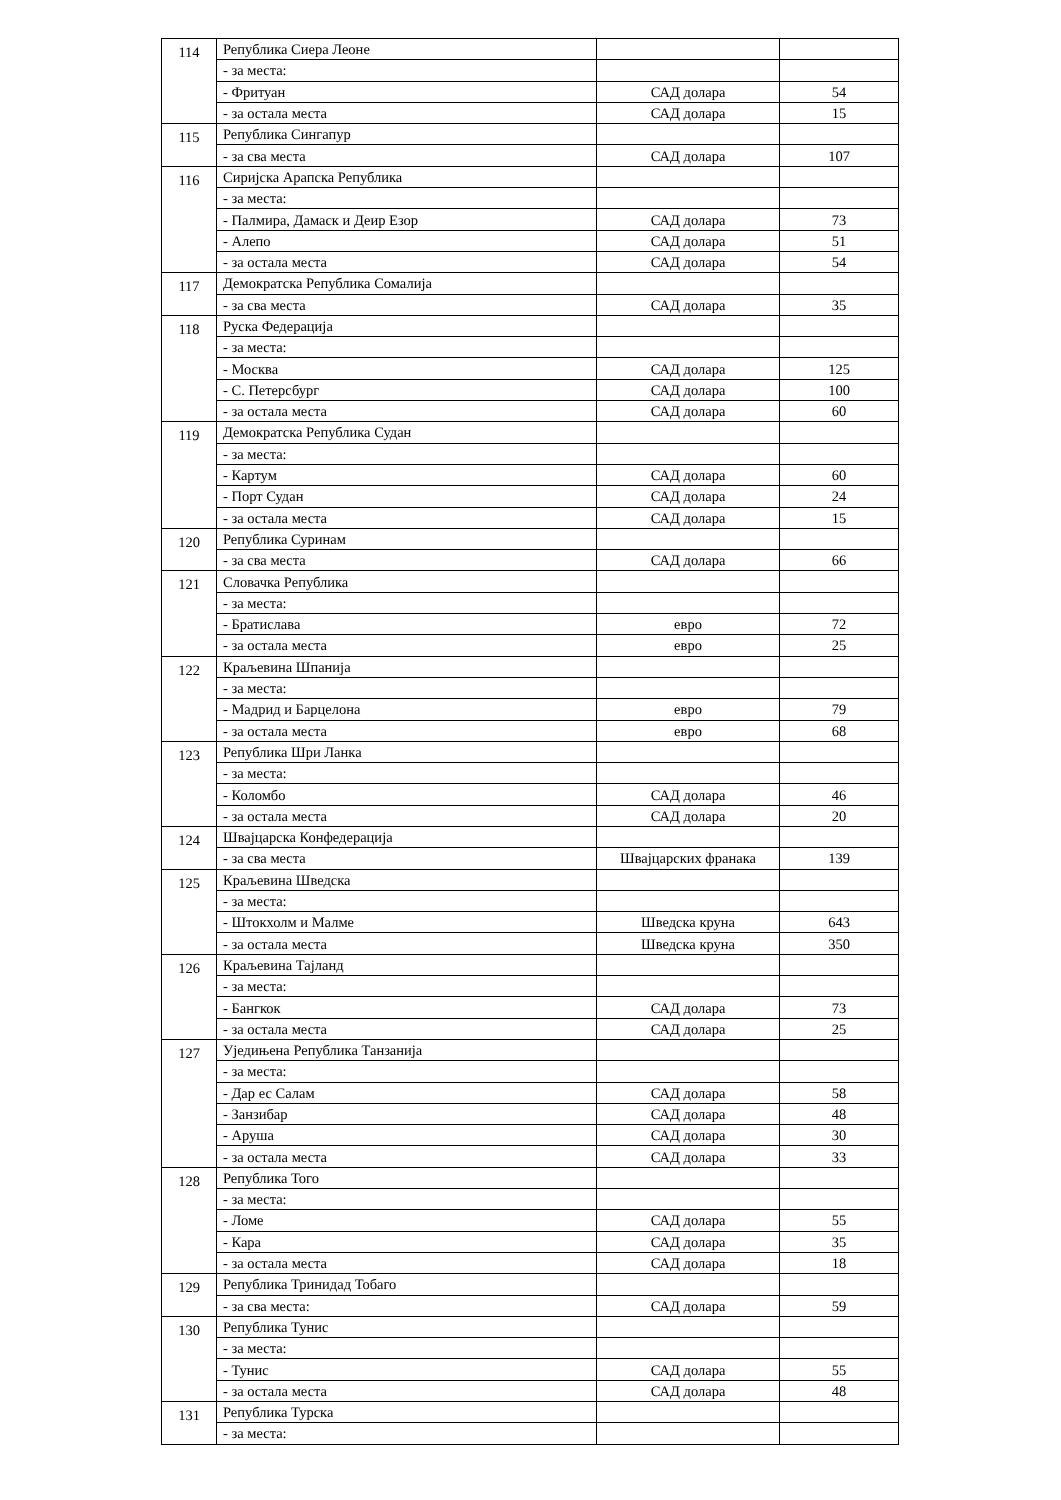| 114 | Република Сиера Леоне | | |
| | - за места: | | |
| | - Фритуан | САД долара | 54 |
| | - за остала места | САД долара | 15 |
| 115 | Република Сингапур | | |
| | - за сва места | САД долара | 107 |
| 116 | Сиријска Арапска Република | | |
| | - за места: | | |
| | - Палмира, Дамаск и Деир Езор | САД долара | 73 |
| | - Алепо | САД долара | 51 |
| | - за остала места | САД долара | 54 |
| 117 | Демократска Република Сомалија | | |
| | - за сва места | САД долара | 35 |
| 118 | Руска Федерација | | |
| | - за места: | | |
| | - Москва | САД долара | 125 |
| | - С. Петерсбург | САД долара | 100 |
| | - за остала места | САД долара | 60 |
| 119 | Демократска Република Судан | | |
| | - за места: | | |
| | - Картум | САД долара | 60 |
| | - Порт Судан | САД долара | 24 |
| | - за остала места | САД долара | 15 |
| 120 | Република Суринам | | |
| | - за сва места | САД долара | 66 |
| 121 | Словачка Република | | |
| | - за места: | | |
| | - Братислава | евро | 72 |
| | - за остала места | евро | 25 |
| 122 | Краљевина Шпанија | | |
| | - за места: | | |
| | - Мадрид и Барцелона | евро | 79 |
| | - за остала места | евро | 68 |
| 123 | Република Шри Ланка | | |
| | - за места: | | |
| | - Коломбо | САД долара | 46 |
| | - за остала места | САД долара | 20 |
| 124 | Швајцарска Конфедерација | | |
| | - за сва места | Швајцарских франака | 139 |
| 125 | Краљевина Шведска | | |
| | - за места: | | |
| | - Штокхолм и Малме | Шведска круна | 643 |
| | - за остала места | Шведска круна | 350 |
| 126 | Краљевина Тајланд | | |
| | - за места: | | |
| | - Бангкок | САД долара | 73 |
| | - за остала места | САД долара | 25 |
| 127 | Уједињена Република Танзанија | | |
| | - за места: | | |
| | - Дар ес Салам | САД долара | 58 |
| | - Занзибар | САД долара | 48 |
| | - Аруша | САД долара | 30 |
| | - за остала места | САД долара | 33 |
| 128 | Република Того | | |
| | - за места: | | |
| | - Ломе | САД долара | 55 |
| | - Кара | САД долара | 35 |
| | - за остала места | САД долара | 18 |
| 129 | Република Тринидад Тобаго | | |
| | - за сва места: | САД долара | 59 |
| 130 | Република Тунис | | |
| | - за места: | | |
| | - Тунис | САД долара | 55 |
| | - за остала места | САД долара | 48 |
| 131 | Република Турска | | |
| | - за места: | | |